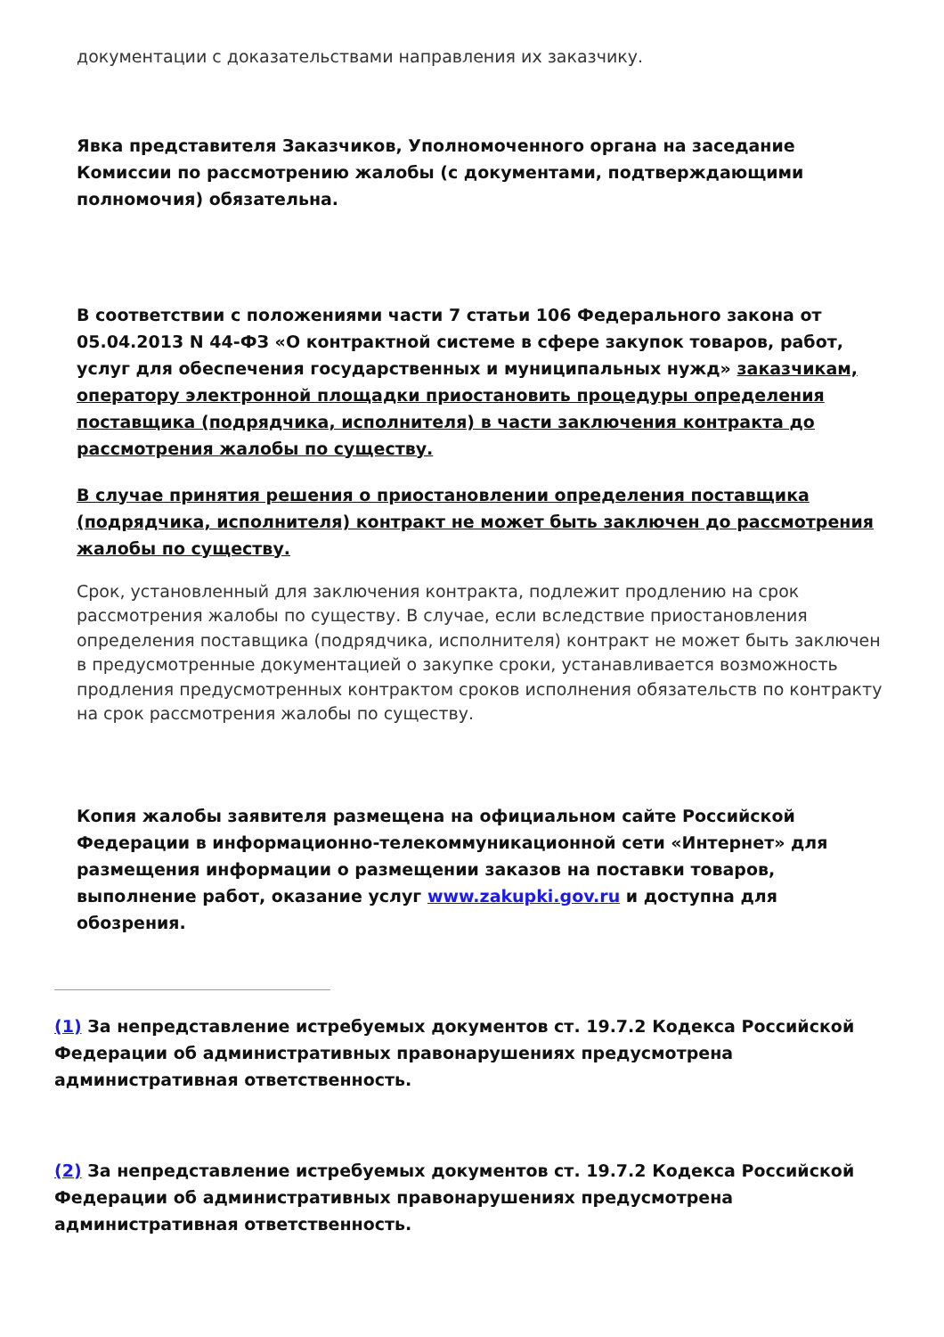документации с доказательствами направления их заказчику.
Явка представителя Заказчиков, Уполномоченного органа на заседание Комиссии по рассмотрению жалобы (с документами, подтверждающими полномочия) обязательна.
В соответствии с положениями части 7 статьи 106 Федерального закона от 05.04.2013 N 44-ФЗ «О контрактной системе в сфере закупок товаров, работ, услуг для обеспечения государственных и муниципальных нужд» заказчикам, оператору электронной площадки приостановить процедуры определения поставщика (подрядчика, исполнителя) в части заключения контракта до рассмотрения жалобы по существу.
В случае принятия решения о приостановлении определения поставщика (подрядчика, исполнителя) контракт не может быть заключен до рассмотрения жалобы по существу.
Срок, установленный для заключения контракта, подлежит продлению на срок рассмотрения жалобы по существу. В случае, если вследствие приостановления определения поставщика (подрядчика, исполнителя) контракт не может быть заключен в предусмотренные документацией о закупке сроки, устанавливается возможность продления предусмотренных контрактом сроков исполнения обязательств по контракту на срок рассмотрения жалобы по существу.
Копия жалобы заявителя размещена на официальном сайте Российской Федерации в информационно-телекоммуникационной сети «Интернет» для размещения информации о размещении заказов на поставки товаров, выполнение работ, оказание услуг www.zakupki.gov.ru и доступна для обозрения.
(1) За непредставление истребуемых документов ст. 19.7.2 Кодекса Российской Федерации об административных правонарушениях предусмотрена административная ответственность.
(2) За непредставление истребуемых документов ст. 19.7.2 Кодекса Российской Федерации об административных правонарушениях предусмотрена административная ответственность.